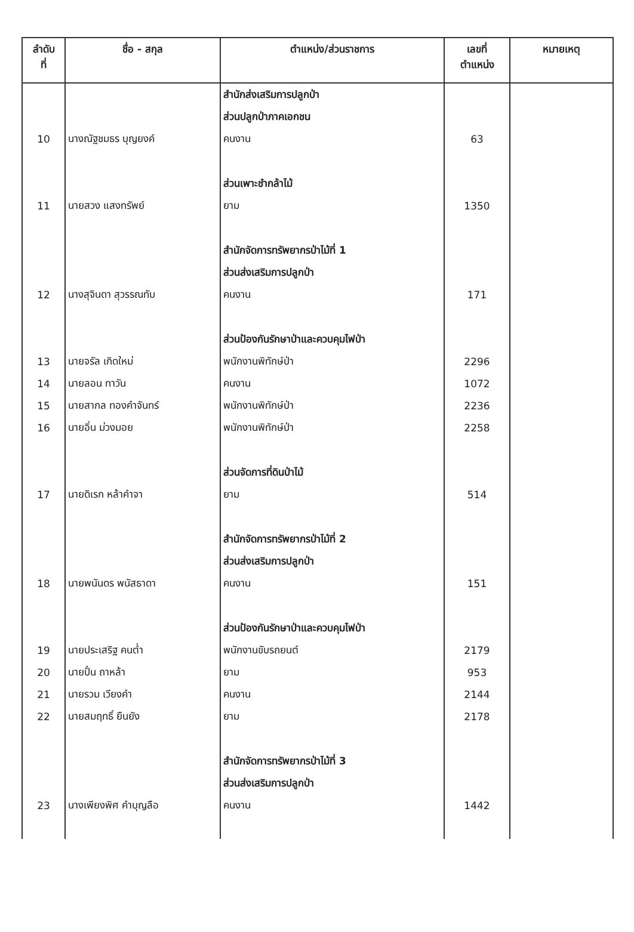| ลำดับ ที่ | ชื่อ - สกุล | ตำแหน่ง/ส่วนราชการ | เลขที่ ตำแหน่ง | หมายเหตุ |
| --- | --- | --- | --- | --- |
| | | สำนักส่งเสริมการปลูกป่า | | |
| | | ส่วนปลูกป่าภาคเอกชน | | |
| 10 | นางณัฐชมธร บุญยงค์ | คนงาน | 63 | |
| | | ส่วนเพาะชำกล้าไม้ | | |
| 11 | นายสวง แสงทรัพย์ | ยาม | 1350 | |
| | | สำนักจัดการทรัพยากรป่าไม้ที่ 1 | | |
| | | ส่วนส่งเสริมการปลูกป่า | | |
| 12 | นางสุจินดา สุวรรณทับ | คนงาน | 171 | |
| | | ส่วนป้องกันรักษาป่าและควบคุมไฟป่า | | |
| 13 | นายจรัล เกิดใหม่ | พนักงานพิทักษ์ป่า | 2296 | |
| 14 | นายลอน ทาวัน | คนงาน | 1072 | |
| 15 | นายสากล ทองคำจันทร์ | พนักงานพิทักษ์ป่า | 2236 | |
| 16 | นายอิ่น ม่วงมอย | พนักงานพิทักษ์ป่า | 2258 | |
| | | ส่วนจัดการที่ดินป่าไม้ | | |
| 17 | นายดิเรก หล้าคำจา | ยาม | 514 | |
| | | สำนักจัดการทรัพยากรป่าไม้ที่ 2 | | |
| | | ส่วนส่งเสริมการปลูกป่า | | |
| 18 | นายพนันดร พนัสธาดา | คนงาน | 151 | |
| | | ส่วนป้องกันรักษาป่าและควบคุมไฟป่า | | |
| 19 | นายประเสริฐ คนต่ำ | พนักงานขับรถยนต์ | 2179 | |
| 20 | นายปั๋น ถาหล้า | ยาม | 953 | |
| 21 | นายรวม เวียงคำ | คนงาน | 2144 | |
| 22 | นายสมฤทธิ์ ยืนยัง | ยาม | 2178 | |
| | | สำนักจัดการทรัพยากรป่าไม้ที่ 3 | | |
| | | ส่วนส่งเสริมการปลูกป่า | | |
| 23 | นางเพียงพิศ คำบุญลือ | คนงาน | 1442 | |